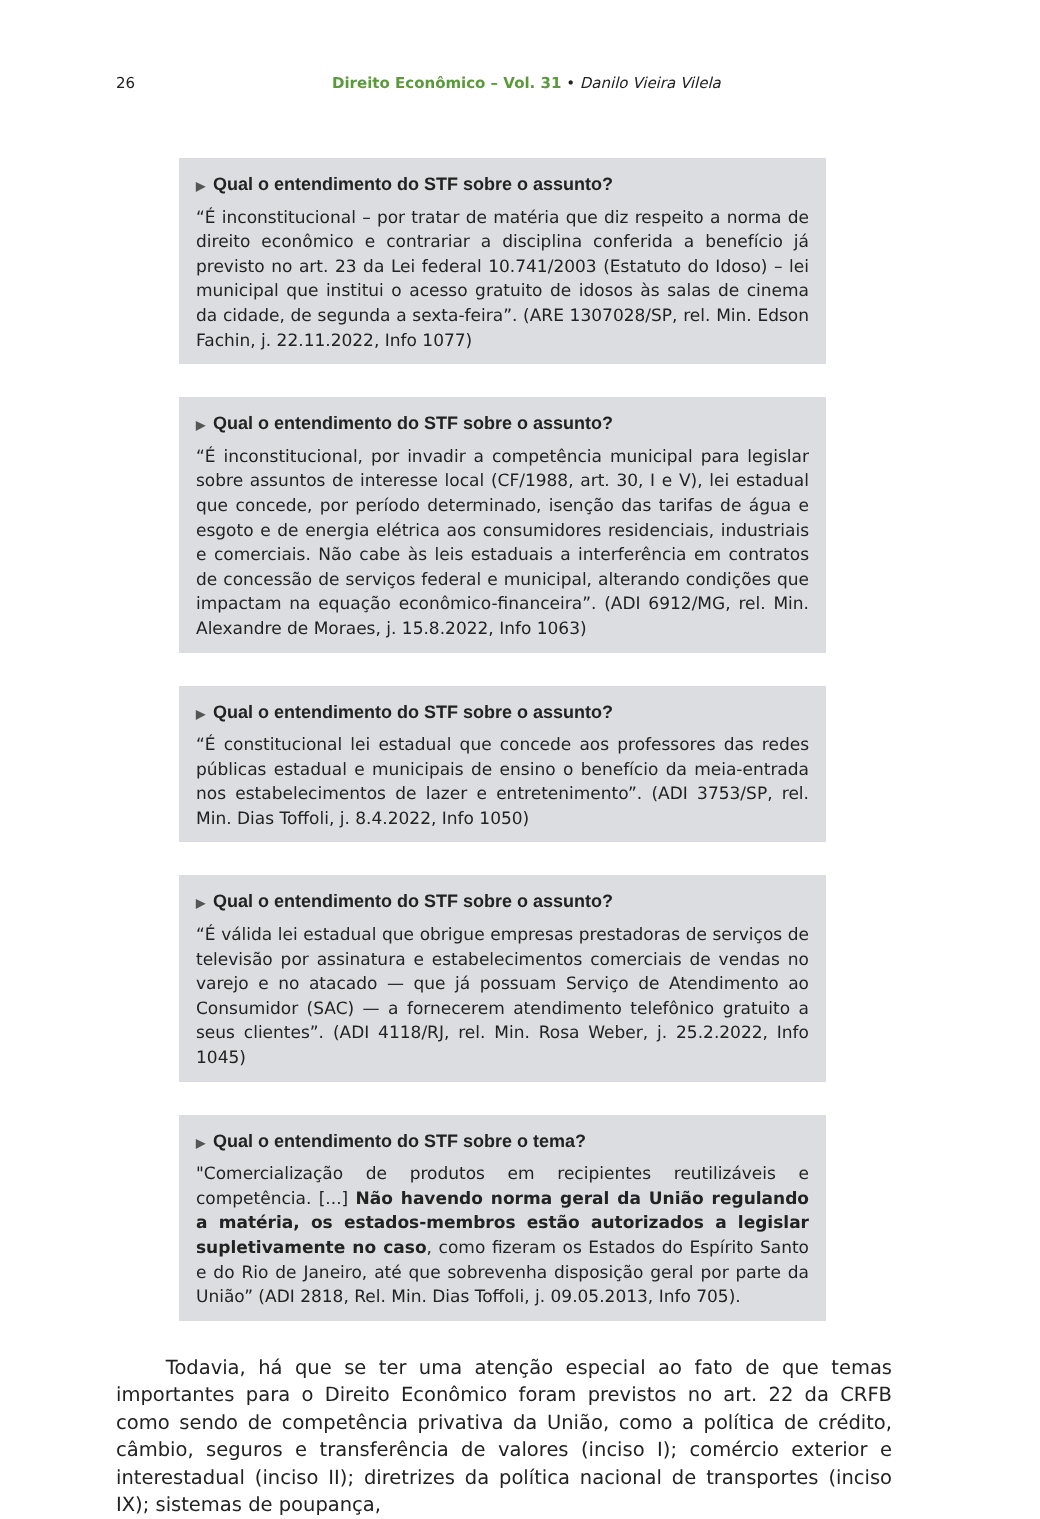26 Direito Econômico – Vol. 31 • Danilo Vieira Vilela
▶ Qual o entendimento do STF sobre o assunto?
“É inconstitucional – por tratar de matéria que diz respeito a norma de direito econômico e contrariar a disciplina conferida a benefício já previsto no art. 23 da Lei federal 10.741/2003 (Estatuto do Idoso) – lei municipal que institui o acesso gratuito de idosos às salas de cinema da cidade, de segunda a sexta-feira”. (ARE 1307028/SP, rel. Min. Edson Fachin, j. 22.11.2022, Info 1077)
▶ Qual o entendimento do STF sobre o assunto?
“É inconstitucional, por invadir a competência municipal para legislar sobre assuntos de interesse local (CF/1988, art. 30, I e V), lei estadual que concede, por período determinado, isenção das tarifas de água e esgoto e de energia elétrica aos consumidores residenciais, industriais e comerciais. Não cabe às leis estaduais a interferência em contratos de concessão de serviços federal e municipal, alterando condições que impactam na equação econômico-financeira”. (ADI 6912/MG, rel. Min. Alexandre de Moraes, j. 15.8.2022, Info 1063)
▶ Qual o entendimento do STF sobre o assunto?
“É constitucional lei estadual que concede aos professores das redes públicas estadual e municipais de ensino o benefício da meia-entrada nos estabelecimentos de lazer e entretenimento”. (ADI 3753/SP, rel. Min. Dias Toffoli, j. 8.4.2022, Info 1050)
▶ Qual o entendimento do STF sobre o assunto?
“É válida lei estadual que obrigue empresas prestadoras de serviços de televisão por assinatura e estabelecimentos comerciais de vendas no varejo e no atacado — que já possuam Serviço de Atendimento ao Consumidor (SAC) — a fornecerem atendimento telefônico gratuito a seus clientes”. (ADI 4118/RJ, rel. Min. Rosa Weber, j. 25.2.2022, Info 1045)
▶ Qual o entendimento do STF sobre o tema?
"Comercialização de produtos em recipientes reutilizáveis e competência. [...] Não havendo norma geral da União regulando a matéria, os estados-membros estão autorizados a legislar supletivamente no caso, como fizeram os Estados do Espírito Santo e do Rio de Janeiro, até que sobrevenha disposição geral por parte da União” (ADI 2818, Rel. Min. Dias Toffoli, j. 09.05.2013, Info 705).
Todavia, há que se ter uma atenção especial ao fato de que temas importantes para o Direito Econômico foram previstos no art. 22 da CRFB como sendo de competência privativa da União, como a política de crédito, câmbio, seguros e transferência de valores (inciso I); comércio exterior e interestadual (inciso II); diretrizes da política nacional de transportes (inciso IX); sistemas de poupança,